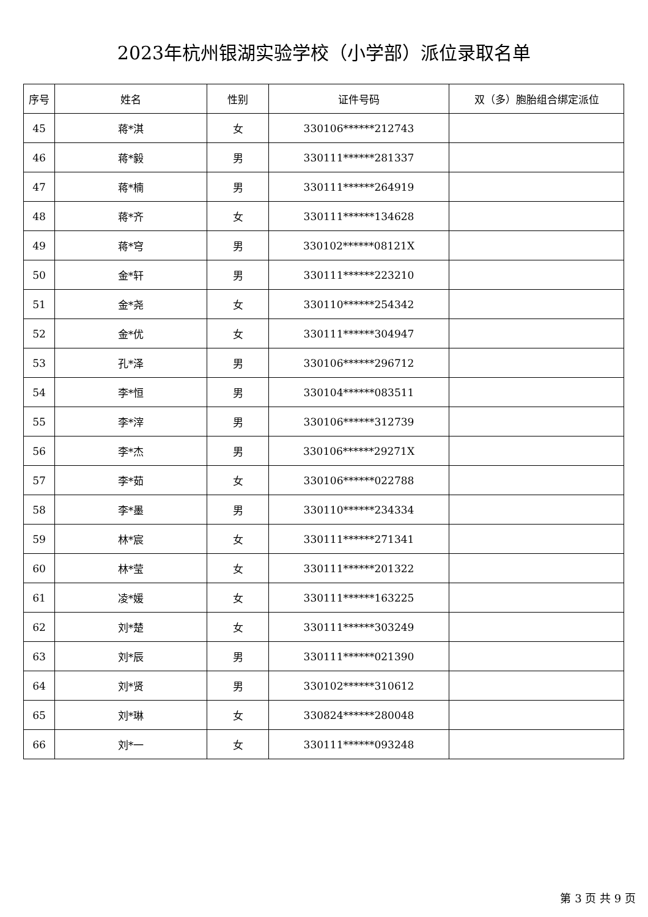2023年杭州银湖实验学校（小学部）派位录取名单
| 序号 | 姓名 | 性别 | 证件号码 | 双（多）胞胎组合绑定派位 |
| --- | --- | --- | --- | --- |
| 45 | 蒋*淇 | 女 | 330106******212743 | |
| 46 | 蒋*毅 | 男 | 330111******281337 | |
| 47 | 蒋*楠 | 男 | 330111******264919 | |
| 48 | 蒋*齐 | 女 | 330111******134628 | |
| 49 | 蒋*穹 | 男 | 330102******08121X | |
| 50 | 金*轩 | 男 | 330111******223210 | |
| 51 | 金*尧 | 女 | 330110******254342 | |
| 52 | 金*优 | 女 | 330111******304947 | |
| 53 | 孔*泽 | 男 | 330106******296712 | |
| 54 | 李*恒 | 男 | 330104******083511 | |
| 55 | 李*滓 | 男 | 330106******312739 | |
| 56 | 李*杰 | 男 | 330106******29271X | |
| 57 | 李*茹 | 女 | 330106******022788 | |
| 58 | 李*墨 | 男 | 330110******234334 | |
| 59 | 林*宸 | 女 | 330111******271341 | |
| 60 | 林*莹 | 女 | 330111******201322 | |
| 61 | 凌*媛 | 女 | 330111******163225 | |
| 62 | 刘*楚 | 女 | 330111******303249 | |
| 63 | 刘*辰 | 男 | 330111******021390 | |
| 64 | 刘*贤 | 男 | 330102******310612 | |
| 65 | 刘*琳 | 女 | 330824******280048 | |
| 66 | 刘*一 | 女 | 330111******093248 | |
第 3 页 共 9 页